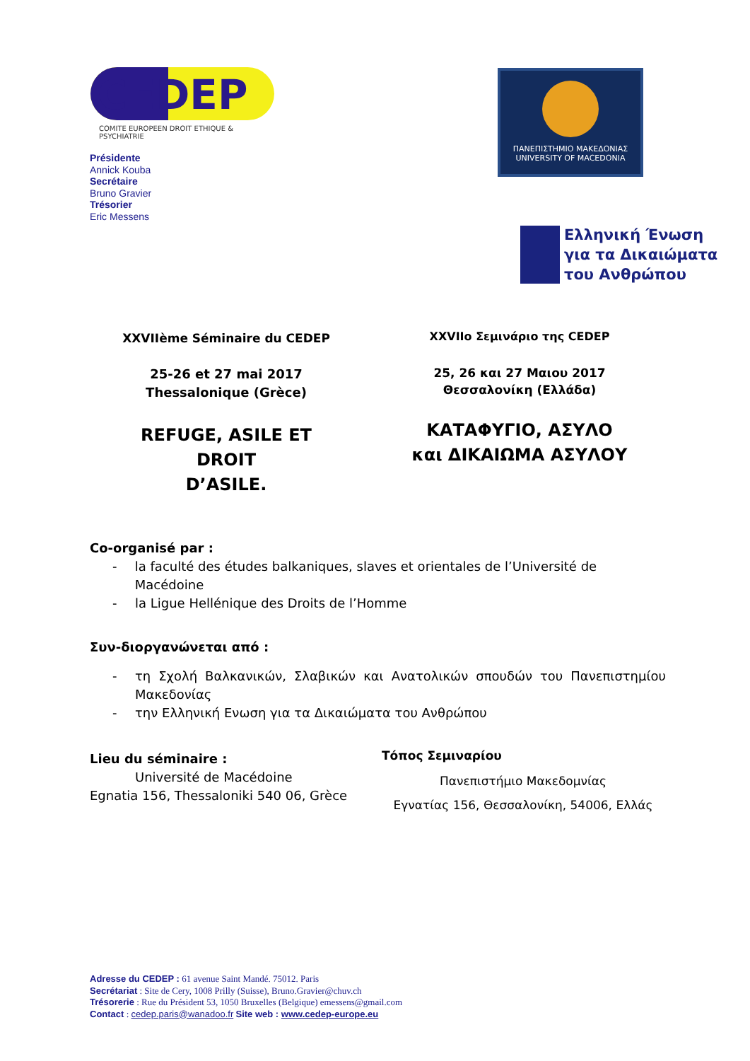CEDEP
COMITE EUROPEEN DROIT ETHIQUE & PSYCHIATRIE
ΠΑΝΕΠΙΣΤΗΜΙΟ ΜΑΚΕΔΟΝΙΑΣ
UNIVERSITY OF MACEDONIA
Ελληνική Ένωση
για τα Δικαιώματα
του Ανθρώπου
Présidente
Annick Kouba
Secrétaire
Bruno Gravier
Trésorier
Eric Messens
XXVIIème Séminaire du CEDEP
25-26 et 27 mai 2017
Thessalonique (Grèce)
REFUGE, ASILE ET DROIT
D’ASILE.
XXVIIο Σεμινάριο της CEDEP
25, 26 και 27 Μαιου 2017
Θεσσαλονίκη (Ελλάδα)
ΚΑΤΑΦΥΓΙΟ, ΑΣΥΛΟ
και ΔΙΚΑΙΩΜΑ ΑΣΥΛΟΥ
Co-organisé par :
- la faculté des études balkaniques, slaves et orientales de l’Université de Macédoine
- la Ligue Hellénique des Droits de l’Homme
Συν-διοργανώνεται από :
- τη Σχολή Βαλκανικών, Σλαβικών και Ανατολικών σπουδών του Πανεπιστημίου Μακεδονίας
- την Ελληνική Ενωση για τα Δικαιώματα του Ανθρώπου
Lieu du séminaire :
Université de Macédoine
Egnatia 156, Thessaloniki 540 06, Grèce
Τόπος Σεμιναρίου
Πανεπιστήμιο Μακεδομνίας
Εγνατίας 156, Θεσσαλονίκη, 54006, Ελλάς
Adresse du CEDEP : 61 avenue Saint Mandé. 75012. Paris
Secrétariat : Site de Cery, 1008 Prilly (Suisse), Bruno.Gravier@chuv.ch
Trésorerie : Rue du Président 53, 1050 Bruxelles (Belgique) emessens@gmail.com
Contact : cedep.paris@wanadoo.fr Site web : www.cedep-europe.eu